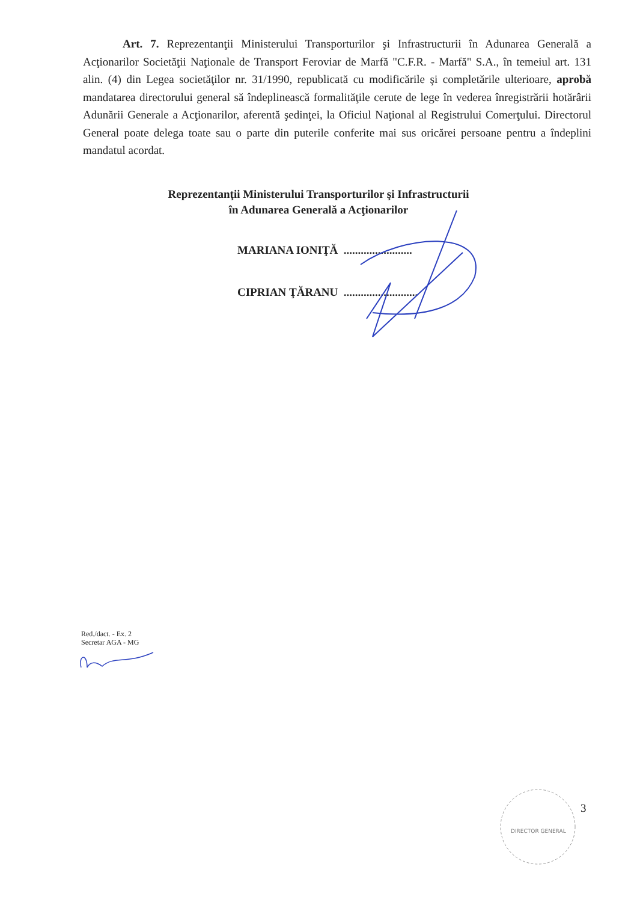Art. 7. Reprezentanţii Ministerului Transporturilor şi Infrastructurii în Adunarea Generală a Acţionarilor Societăţii Naţionale de Transport Feroviar de Marfă "C.F.R. - Marfă" S.A., în temeiul art. 131 alin. (4) din Legea societăţilor nr. 31/1990, republicată cu modificările şi completările ulterioare, aprobă mandatarea directorului general să îndeplinească formalităţile cerute de lege în vederea înregistrării hotărârii Adunării Generale a Acţionarilor, aferentă şedinţei, la Oficiul Naţional al Registrului Comerţului. Directorul General poate delega toate sau o parte din puterile conferite mai sus oricărei persoane pentru a îndeplini mandatul acordat.
Reprezentanţii Ministerului Transporturilor şi Infrastructurii
în Adunarea Generală a Acţionarilor
MARIANA IONIŢĂ ........................
CIPRIAN ŢĂRANU ..........................
Red./dact. - Ex. 2
Secretar AGA - MG
DIRECTOR GENERAL
3